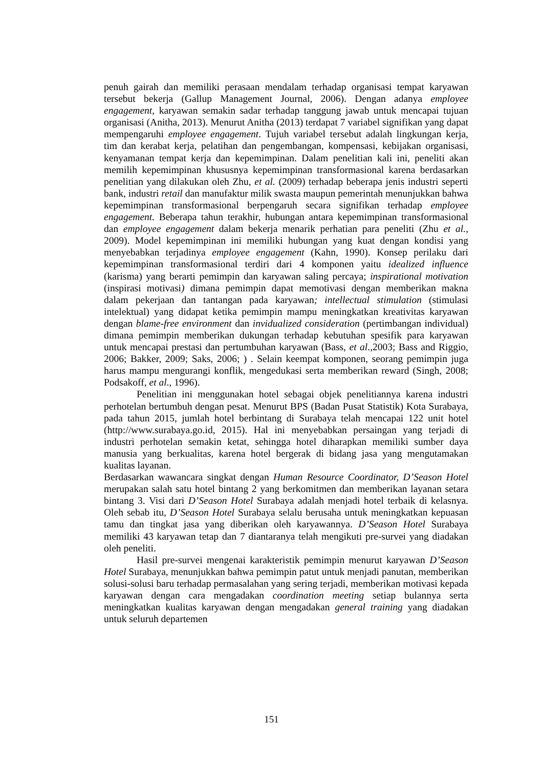penuh gairah dan memiliki perasaan mendalam terhadap organisasi tempat karyawan tersebut bekerja (Gallup Management Journal, 2006). Dengan adanya employee engagement, karyawan semakin sadar terhadap tanggung jawab untuk mencapai tujuan organisasi (Anitha, 2013). Menurut Anitha (2013) terdapat 7 variabel signifikan yang dapat mempengaruhi employee engagement. Tujuh variabel tersebut adalah lingkungan kerja, tim dan kerabat kerja, pelatihan dan pengembangan, kompensasi, kebijakan organisasi, kenyamanan tempat kerja dan kepemimpinan. Dalam penelitian kali ini, peneliti akan memilih kepemimpinan khususnya kepemimpinan transformasional karena berdasarkan penelitian yang dilakukan oleh Zhu, et al. (2009) terhadap beberapa jenis industri seperti bank, industri retail dan manufaktur milik swasta maupun pemerintah menunjukkan bahwa kepemimpinan transformasional berpengaruh secara signifikan terhadap employee engagement. Beberapa tahun terakhir, hubungan antara kepemimpinan transformasional dan employee engagement dalam bekerja menarik perhatian para peneliti (Zhu et al., 2009). Model kepemimpinan ini memiliki hubungan yang kuat dengan kondisi yang menyebabkan terjadinya employee engagement (Kahn, 1990). Konsep perilaku dari kepemimpinan transformasional terdiri dari 4 komponen yaitu idealized influence (karisma) yang berarti pemimpin dan karyawan saling percaya; inspirational motivation (inspirasi motivasi) dimana pemimpin dapat memotivasi dengan memberikan makna dalam pekerjaan dan tantangan pada karyawan; intellectual stimulation (stimulasi intelektual) yang didapat ketika pemimpin mampu meningkatkan kreativitas karyawan dengan blame-free environment dan invidualized consideration (pertimbangan individual) dimana pemimpin memberikan dukungan terhadap kebutuhan spesifik para karyawan untuk mencapai prestasi dan pertumbuhan karyawan (Bass, et al.,2003; Bass and Riggio, 2006; Bakker, 2009; Saks, 2006; ) . Selain keempat komponen, seorang pemimpin juga harus mampu mengurangi konflik, mengedukasi serta memberikan reward (Singh, 2008; Podsakoff, et al., 1996).
Penelitian ini menggunakan hotel sebagai objek penelitiannya karena industri perhotelan bertumbuh dengan pesat. Menurut BPS (Badan Pusat Statistik) Kota Surabaya, pada tahun 2015, jumlah hotel berbintang di Surabaya telah mencapai 122 unit hotel (http://www.surabaya.go.id, 2015). Hal ini menyebabkan persaingan yang terjadi di industri perhotelan semakin ketat, sehingga hotel diharapkan memiliki sumber daya manusia yang berkualitas, karena hotel bergerak di bidang jasa yang mengutamakan kualitas layanan.
Berdasarkan wawancara singkat dengan Human Resource Coordinator, D’Season Hotel merupakan salah satu hotel bintang 2 yang berkomitmen dan memberikan layanan setara bintang 3. Visi dari D’Season Hotel Surabaya adalah menjadi hotel terbaik di kelasnya. Oleh sebab itu, D’Season Hotel Surabaya selalu berusaha untuk meningkatkan kepuasan tamu dan tingkat jasa yang diberikan oleh karyawannya. D’Season Hotel Surabaya memiliki 43 karyawan tetap dan 7 diantaranya telah mengikuti pre-survei yang diadakan oleh peneliti.
Hasil pre-survei mengenai karakteristik pemimpin menurut karyawan D’Season Hotel Surabaya, menunjukkan bahwa pemimpin patut untuk menjadi panutan, memberikan solusi-solusi baru terhadap permasalahan yang sering terjadi, memberikan motivasi kepada karyawan dengan cara mengadakan coordination meeting setiap bulannya serta meningkatkan kualitas karyawan dengan mengadakan general training yang diadakan untuk seluruh departemen
151